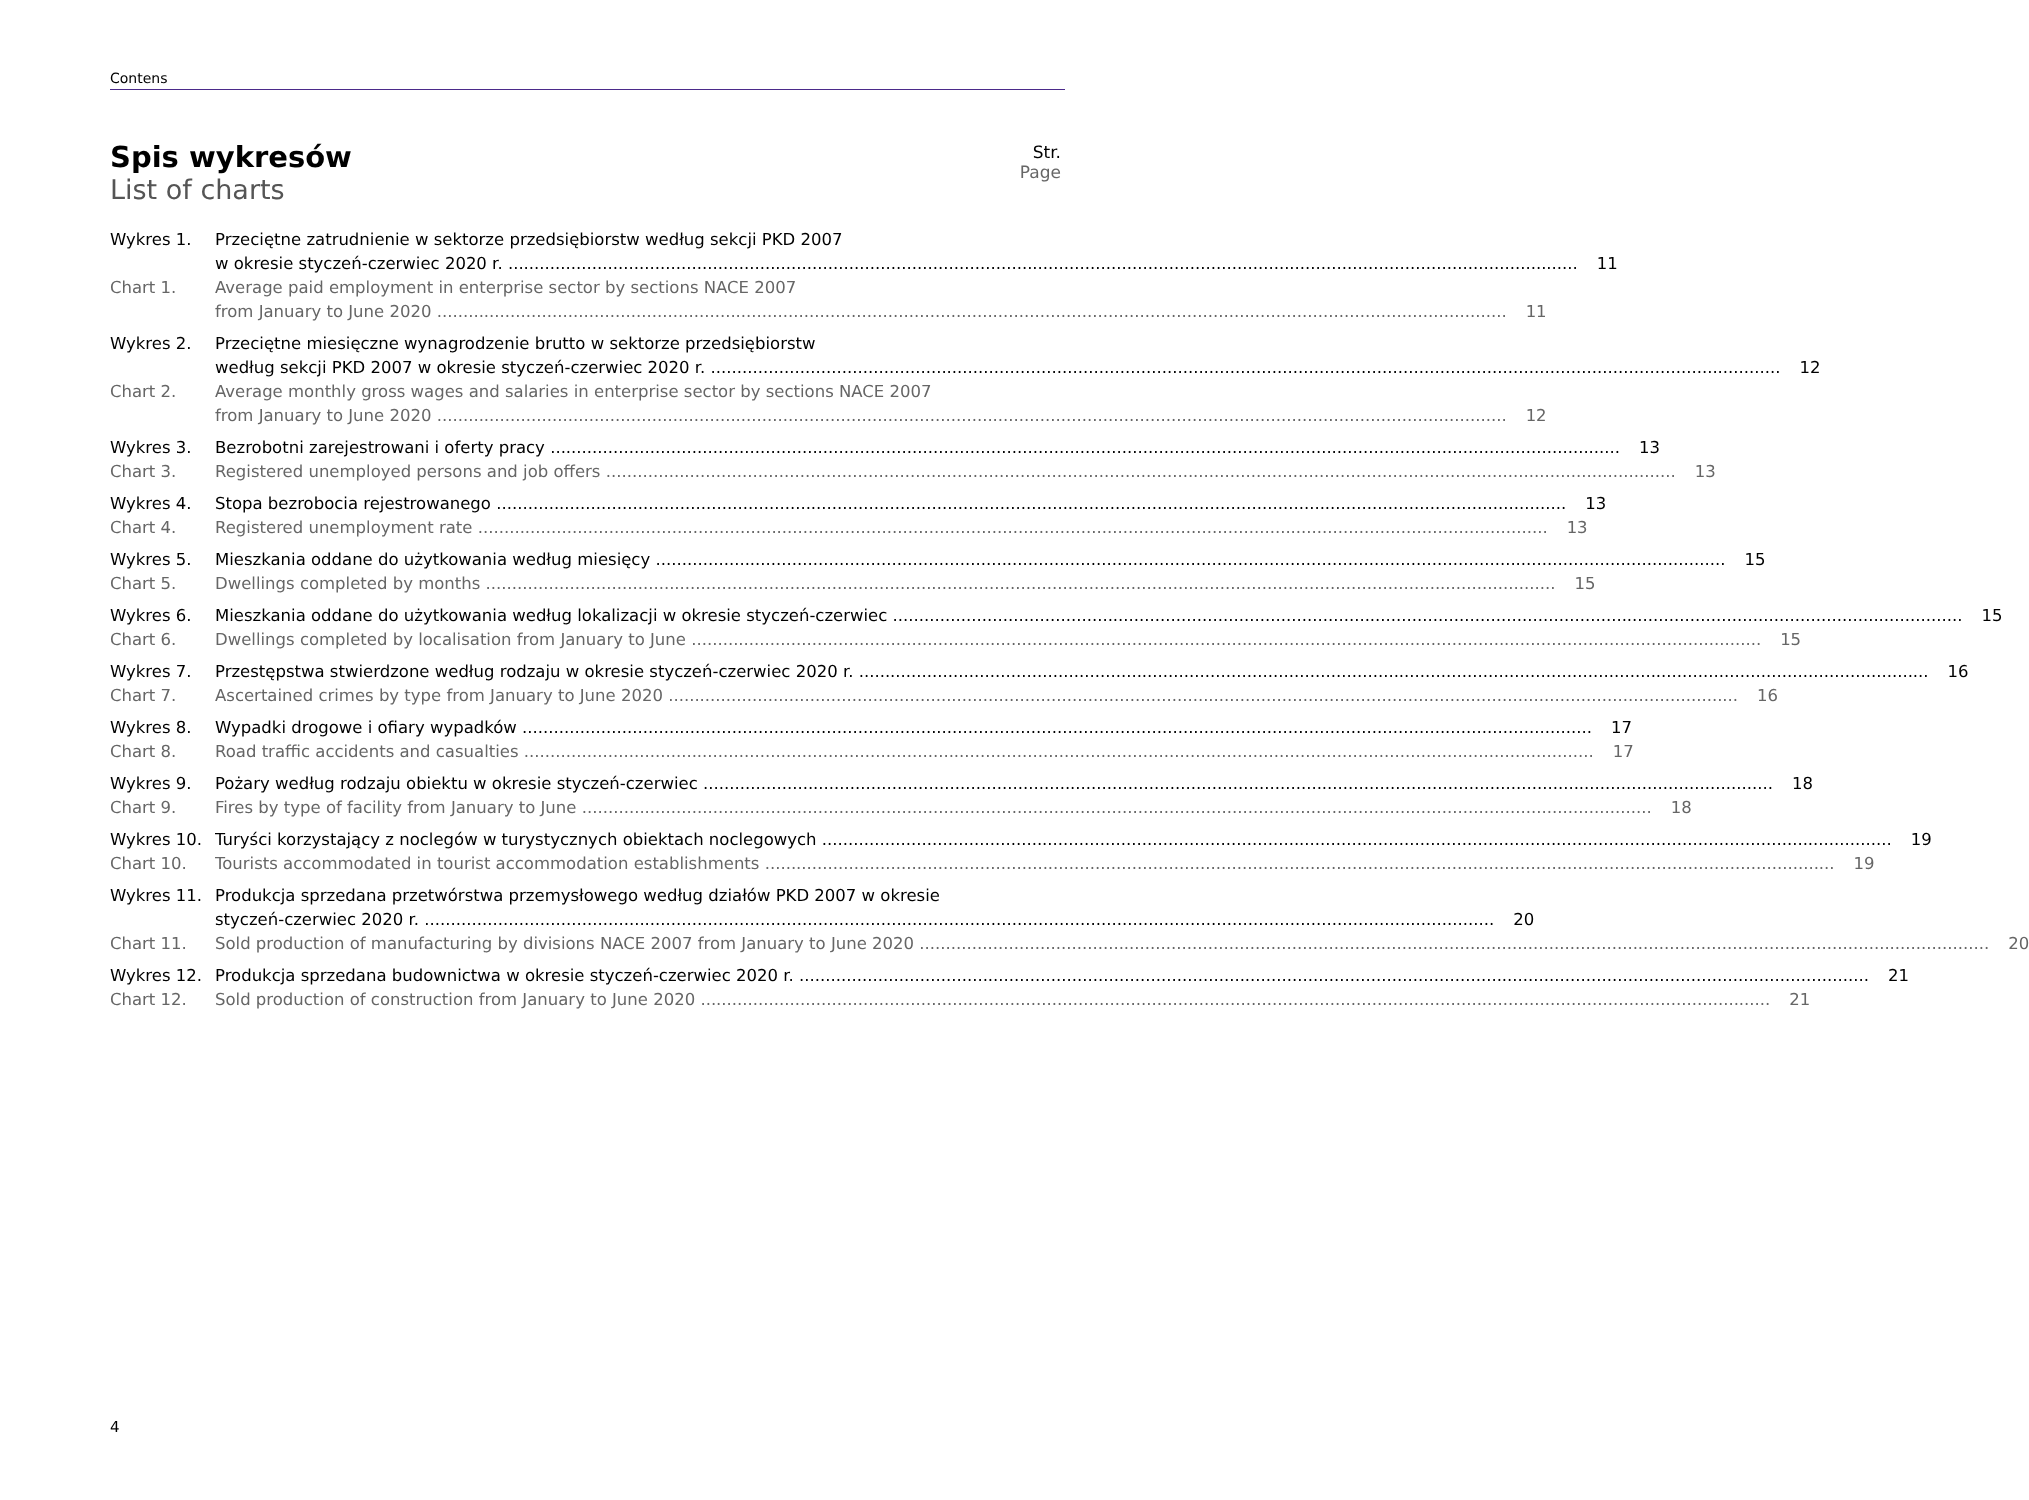Contens
Spis wykresów
List of charts
Str.
Page
Wykres 1. Przeciętne zatrudnienie w sektorze przedsiębiorstw według sekcji PKD 2007
w okresie styczeń-czerwiec 2020 r.
11
Chart 1. Average paid employment in enterprise sector by sections NACE 2007
from January to June 2020
11
Wykres 2. Przeciętne miesięczne wynagrodzenie brutto w sektorze przedsiębiorstw
według sekcji PKD 2007 w okresie styczeń-czerwiec 2020 r.
12
Chart 2. Average monthly gross wages and salaries in enterprise sector by sections NACE 2007
from January to June 2020
12
Wykres 3. Bezrobotni zarejestrowani i oferty pracy
13
Chart 3. Registered unemployed persons and job offers
13
Wykres 4. Stopa bezrobocia rejestrowanego
13
Chart 4. Registered unemployment rate 13
Wykres 5. Mieszkania oddane do użytkowania według miesięcy
15
Chart 5. Dwellings completed by months 15
Wykres 6. Mieszkania oddane do użytkowania według lokalizacji w okresie styczeń-czerwiec
15
Chart 6. Dwellings completed by localisation from January to June
15
Wykres 7. Przestępstwa stwierdzone według rodzaju w okresie styczeń-czerwiec 2020 r.
16
Chart 7. Ascertained crimes by type from January to June 2020
16
Wykres 8. Wypadki drogowe i ofiary wypadków
17
Chart 8. Road traffic accidents and casualties
17
Wykres 9. Pożary według rodzaju obiektu w okresie styczeń-czerwiec
18
Chart 9. Fires by type of facility from January to June
18
Wykres 10. Turyści korzystający z noclegów w turystycznych obiektach noclegowych
19
Chart 10. Tourists accommodated in tourist accommodation establishments
19
Wykres 11. Produkcja sprzedana przetwórstwa przemysłowego według działów PKD 2007 w okresie
styczeń-czerwiec 2020 r.
20
Chart 11. Sold production of manufacturing by divisions NACE 2007 from January to June 2020
20
Wykres 12. Produkcja sprzedana budownictwa w okresie styczeń-czerwiec 2020 r.
21
Chart 12. Sold production of construction from January to June 2020
21
4